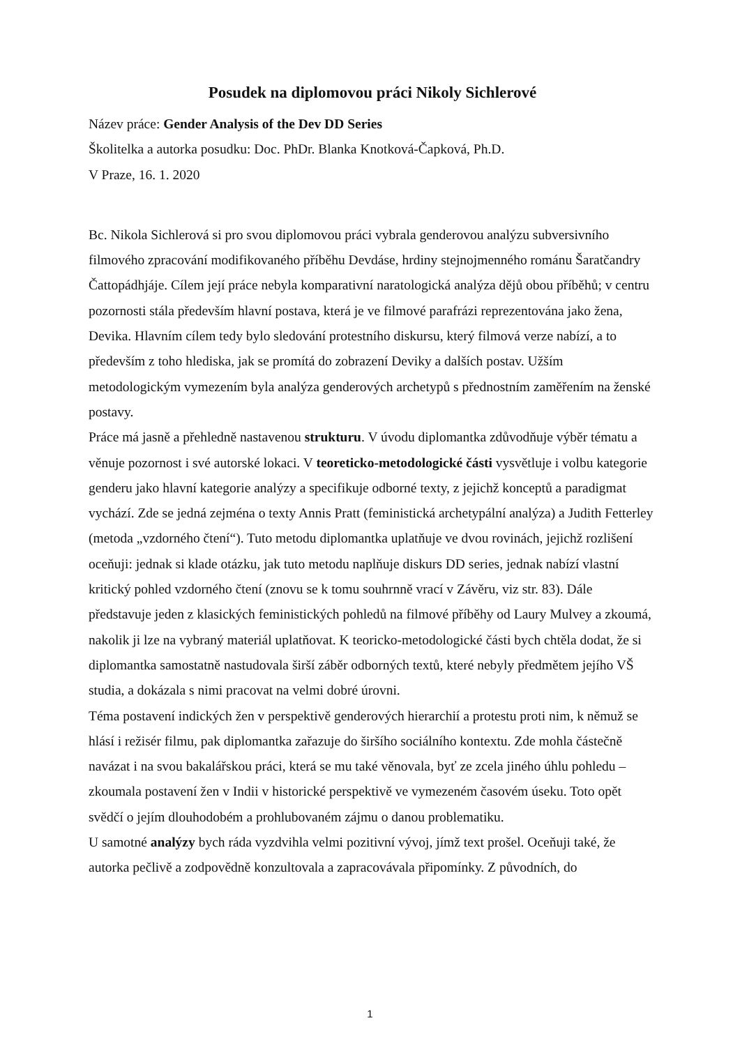Posudek na diplomovou práci Nikoly Sichlerové
Název práce: Gender Analysis of the Dev DD Series
Školitelka a autorka posudku: Doc. PhDr. Blanka Knotková-Čapková, Ph.D.
V Praze, 16. 1. 2020
Bc. Nikola Sichlerová si pro svou diplomovou práci vybrala genderovou analýzu subversivního filmového zpracování modifikovaného příběhu Devdáse, hrdiny stejnojmenného románu Šaratčandry Čattopádhjáje. Cílem její práce nebyla komparativní naratologická analýza dějů obou příběhů; v centru pozornosti stála především hlavní postava, která je ve filmové parafrázi reprezentována jako žena, Devika. Hlavním cílem tedy bylo sledování protestního diskursu, který filmová verze nabízí, a to především z toho hlediska, jak se promítá do zobrazení Deviky a dalších postav. Užším metodologickým vymezením byla analýza genderových archetypů s přednostním zaměřením na ženské postavy.
Práce má jasně a přehledně nastavenou strukturu. V úvodu diplomantka zdůvodňuje výběr tématu a věnuje pozornost i své autorské lokaci. V teoreticko-metodologické části vysvětluje i volbu kategorie genderu jako hlavní kategorie analýzy a specifikuje odborné texty, z jejichž konceptů a paradigmat vychází. Zde se jedná zejména o texty Annis Pratt (feministická archetypální analýza) a Judith Fetterley (metoda „vzdorného čtení“). Tuto metodu diplomantka uplatňuje ve dvou rovinách, jejichž rozlišení oceňuji: jednak si klade otázku, jak tuto metodu naplňuje diskurs DD series, jednak nabízí vlastní kritický pohled vzdorného čtení (znovu se k tomu souhrnně vrací v Závěru, viz str. 83). Dále představuje jeden z klasických feministických pohledů na filmové příběhy od Laury Mulvey a zkoumá, nakolik ji lze na vybraný materiál uplatňovat. K teoricko-metodologické části bych chtěla dodat, že si diplomantka samostatně nastudovala širší záběr odborných textů, které nebyly předmětem jejího VŠ studia, a dokázala s nimi pracovat na velmi dobré úrovni.
Téma postavení indických žen v perspektivě genderových hierarchií a protestu proti nim, k němuž se hlásí i režisér filmu, pak diplomantka zařazuje do širšího sociálního kontextu. Zde mohla částečně navázat i na svou bakalářskou práci, která se mu také věnovala, byť ze zcela jiného úhlu pohledu – zkoumala postavení žen v Indii v historické perspektivě ve vymezeném časovém úseku. Toto opět svědčí o jejím dlouhodobém a prohlubovaném zájmu o danou problematiku.
U samotné analýzy bych ráda vyzdvihla velmi pozitivní vývoj, jímž text prošel. Oceňuji také, že autorka pečlivě a zodpovědně konzultovala a zapracovávala připomínky. Z původních, do
1